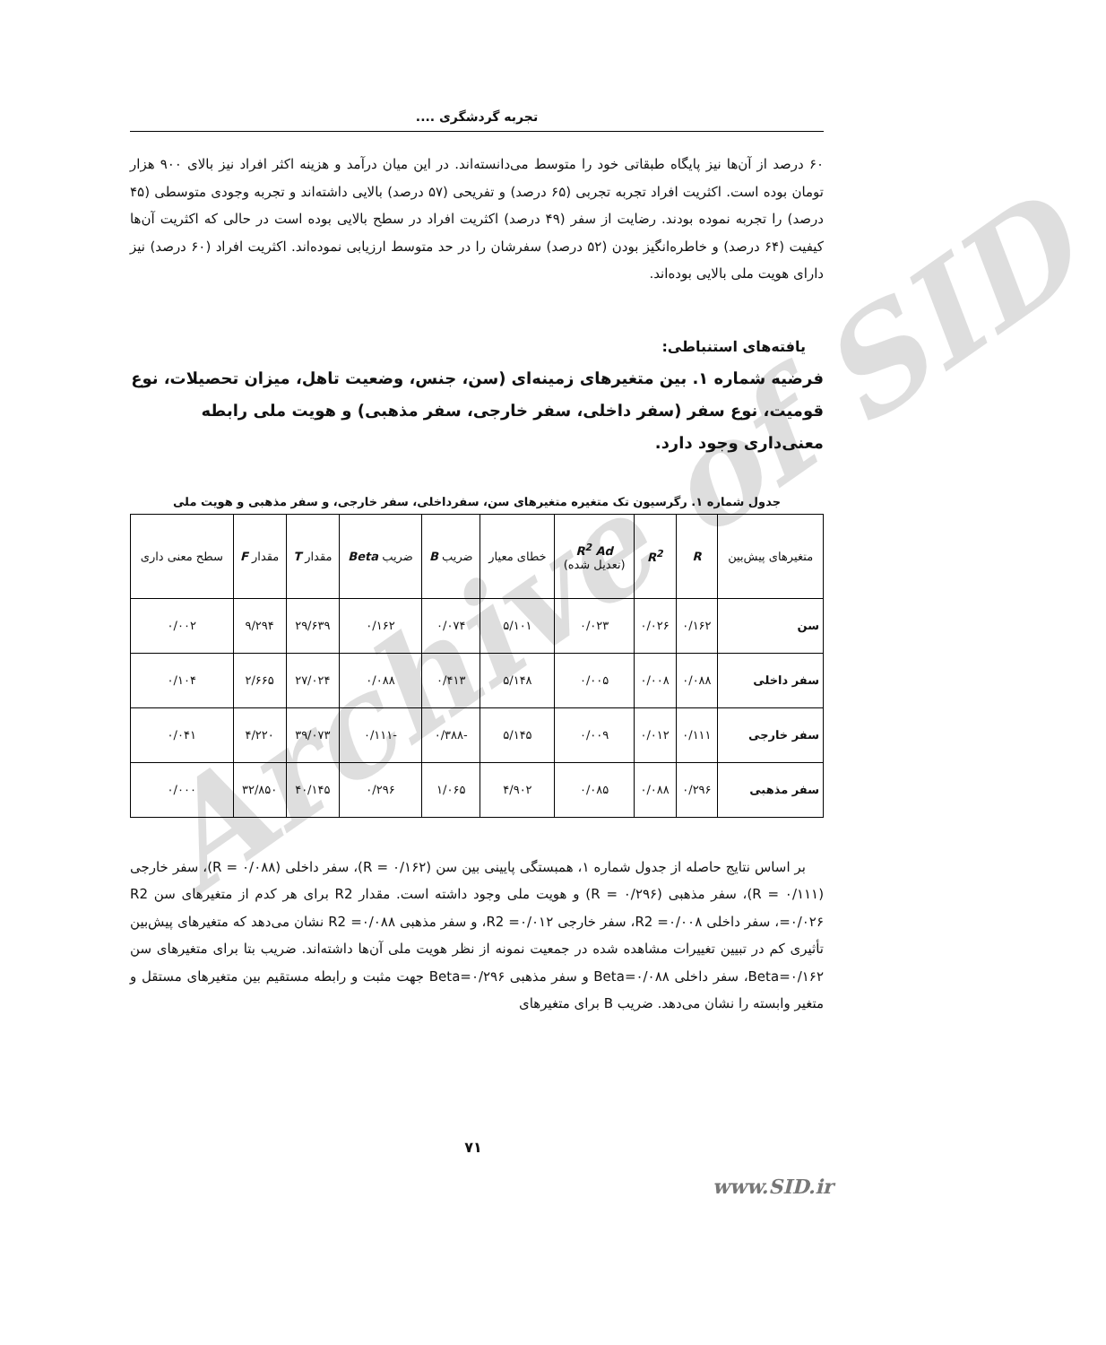Archive of SID
تجربه گردشگری ....
۶۰ درصد از آن‌ها نیز پایگاه طبقاتی خود را متوسط می‌دانسته‌اند. در این میان درآمد و هزینه اکثر افراد نیز بالای ۹۰۰ هزار تومان بوده است. اکثریت افراد تجربه تجربی (۶۵ درصد) و تفریحی (۵۷ درصد) بالایی داشته‌اند و تجربه وجودی متوسطی (۴۵ درصد) را تجربه نموده بودند. رضایت از سفر (۴۹ درصد) اکثریت افراد در سطح بالایی بوده است در حالی که اکثریت آن‌ها کیفیت (۶۴ درصد) و خاطره‌انگیز بودن (۵۲ درصد) سفرشان را در حد متوسط ارزیابی نموده‌اند. اکثریت افراد (۶۰ درصد) نیز دارای هویت ملی بالایی بوده‌اند.
یافته‌های استنباطی:
فرضیه شماره ۱. بین متغیرهای زمینه‌ای (سن، جنس، وضعیت تاهل، میزان تحصیلات، نوع قومیت، نوع سفر (سفر داخلی، سفر خارجی، سفر مذهبی) و هویت ملی رابطه معنی‌داری وجود دارد.
جدول شماره ۱. رگرسیون تک متغیره متغیرهای سن، سفرداخلی، سفر خارجی، و سفر مذهبی و هویت ملی
| متغیرهای پیش‌بین | R | R<sup>2</sup> | R<sup>2</sup> Ad (تعدیل شده) | خطای معیار | ضریب B | ضریب Beta | مقدار T | مقدار F | سطح معنی داری |
| --- | --- | --- | --- | --- | --- | --- | --- | --- | --- |
| سن | ۰/۱۶۲ | ۰/۰۲۶ | ۰/۰۲۳ | ۵/۱۰۱ | ۰/۰۷۴ | ۰/۱۶۲ | ۲۹/۶۳۹ | ۹/۲۹۴ | ۰/۰۰۲ |
| سفر داخلی | ۰/۰۸۸ | ۰/۰۰۸ | ۰/۰۰۵ | ۵/۱۴۸ | ۰/۴۱۳ | ۰/۰۸۸ | ۲۷/۰۲۴ | ۲/۶۶۵ | ۰/۱۰۴ |
| سفر خارجی | ۰/۱۱۱ | ۰/۰۱۲ | ۰/۰۰۹ | ۵/۱۴۵ | -۰/۳۸۸ | -۰/۱۱۱ | ۳۹/۰۷۳ | ۴/۲۲۰ | ۰/۰۴۱ |
| سفر مذهبی | ۰/۲۹۶ | ۰/۰۸۸ | ۰/۰۸۵ | ۴/۹۰۲ | ۱/۰۶۵ | ۰/۲۹۶ | ۴۰/۱۴۵ | ۳۲/۸۵۰ | ۰/۰۰۰ |
بر اساس نتایج حاصله از جدول شماره ۱، همبستگی پایینی بین سن (R = ۰/۱۶۲)، سفر داخلی (R = ۰/۰۸۸)، سفر خارجی (R = ۰/۱۱۱)، سفر مذهبی (R = ۰/۲۹۶) و هویت ملی وجود داشته است. مقدار R2 برای هر کدم از متغیرهای سن R2 =۰/۰۲۶، سفر داخلی R2 =۰/۰۰۸، سفر خارجی R2 =۰/۰۱۲، و سفر مذهبی R2 =۰/۰۸۸ نشان می‌دهد که متغیرهای پیش‌بین تأثیری کم در تبیین تغییرات مشاهده شده در جمعیت نمونه از نظر هویت ملی آن‌ها داشته‌اند. ضریب بتا برای متغیرهای سن Beta=۰/۱۶۲، سفر داخلی Beta=۰/۰۸۸ و سفر مذهبی Beta=۰/۲۹۶ جهت مثبت و رابطه مستقیم بین متغیرهای مستقل و متغیر وابسته را نشان می‌دهد. ضریب B برای متغیرهای
۷۱
www.SID.ir